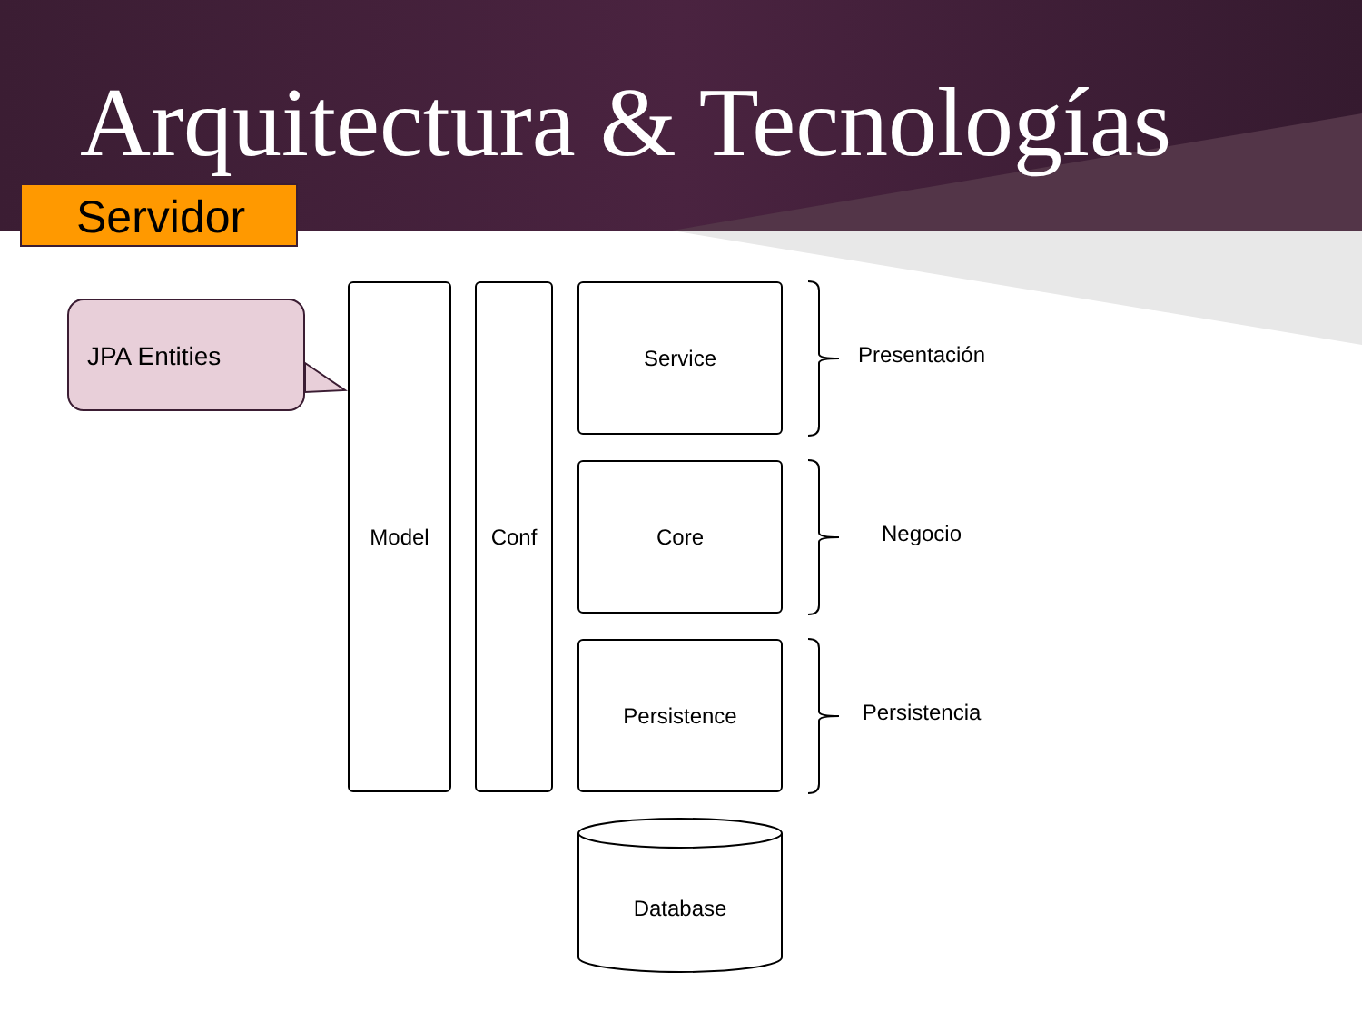Arquitectura & Tecnologías
Servidor
JPA Entities
Model Conf Service
Core
Persistence
Database
Presentación
Negocio
Persistencia